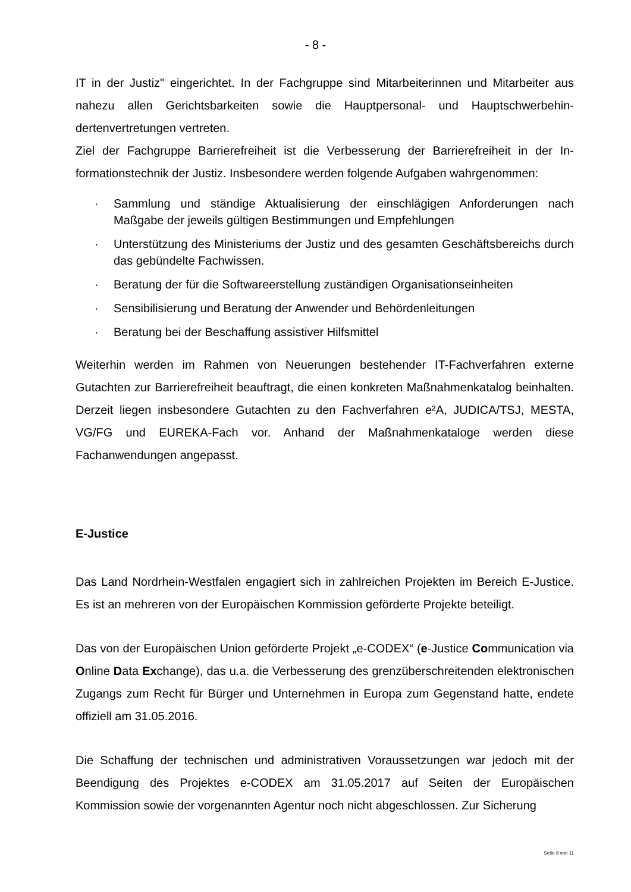- 8 -
IT in der Justiz" eingerichtet. In der Fachgruppe sind Mitarbeiterinnen und Mitarbeiter aus nahezu allen Gerichtsbarkeiten sowie die Hauptpersonal- und Hauptschwerbehin­dertenvertretungen vertreten.
Ziel der Fachgruppe Barrierefreiheit ist die Verbesserung der Barrierefreiheit in der In­formationstechnik der Justiz. Insbesondere werden folgende Aufgaben wahrgenommen:
· Sammlung und ständige Aktualisierung der einschlägigen Anforderungen nach Maßgabe der jeweils gültigen Bestimmungen und Empfehlungen
· Unterstützung des Ministeriums der Justiz und des gesamten Geschäftsbereichs durch das gebündelte Fachwissen.
· Beratung der für die Softwareerstellung zuständigen Organisationseinheiten
· Sensibilisierung und Beratung der Anwender und Behördenleitungen
· Beratung bei der Beschaffung assistiver Hilfsmittel
Weiterhin werden im Rahmen von Neuerungen bestehender IT-Fachverfahren externe Gutachten zur Barrierefreiheit beauftragt, die einen konkreten Maßnahmenkatalog be­inhalten. Derzeit liegen insbesondere Gutachten zu den Fachverfahren e²A, JUDI­CA/TSJ, MESTA, VG/FG und EUREKA-Fach vor. Anhand der Maßnahmenkataloge werden diese Fachanwendungen angepasst.
E-Justice
Das Land Nordrhein-Westfalen engagiert sich in zahlreichen Projekten im Bereich E-Justice. Es ist an mehreren von der Europäischen Kommission geförderte Projekte be­teiligt.
Das von der Europäischen Union geförderte Projekt „e-CODEX“ (e-Justice Communica­tion via Online Data Exchange), das u.a. die Verbesserung des grenzüberschreitenden elektronischen Zugangs zum Recht für Bürger und Unternehmen in Europa zum Ge­genstand hatte, endete offiziell am 31.05.2016.
Die Schaffung der technischen und administrativen Voraussetzungen war jedoch mit der Beendigung des Projektes e-CODEX am 31.05.2017 auf Seiten der Europäischen Kommission sowie der vorgenannten Agentur noch nicht abgeschlossen. Zur Sicherung
Seite 8 von 11